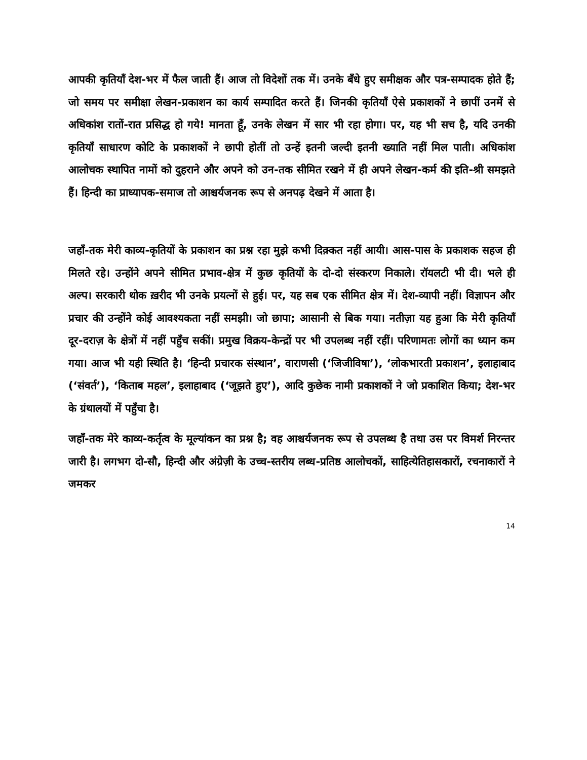आपकी कृतियाँ देश-भर में फैल जाती हैं। आज तो विदेशों तक में। उनके बँधे हुए समीक्षक और पत्र-सम्पादक होते हैं; जो समय पर समीक्षा लेखन-प्रकाशन का कार्य सम्पादित करते हैं। जिनकी कृतियाँ ऐसे प्रकाशकों ने छापीं उनमें से अधिकांश रातों-रात प्रसिद्ध हो गये! मानता हूँ, उनके लेखन में सार भी रहा होगा। पर, यह भी सच है, यदि उनकी कृतियाँ साधारण कोटि के प्रकाशकों ने छापी होतीं तो उन्हें इतनी जल्दी इतनी ख्याति नहीं मिल पाती। अधिकांश आलोचक स्थापित नामों को दुहराने और अपने को उन-तक सीमित रखने में ही अपने लेखन-कर्म की इति-श्री समझते हैं। हिन्दी का प्राध्यापक-समाज तो आश्चर्यजनक रूप से अनपढ़ देखने में आता है।
जहाँ-तक मेरी काव्य-कृतियों के प्रकाशन का प्रश्न रहा मुझे कभी दिक़्कत नहीं आयी। आस-पास के प्रकाशक सहज ही मिलते रहे। उन्होंने अपने सीमित प्रभाव-क्षेत्र में कुछ कृतियों के दो-दो संस्करण निकाले। रॉयलटी भी दी। भले ही अल्प। सरकारी थोक ख़रीद भी उनके प्रयत्नों से हुई। पर, यह सब एक सीमित क्षेत्र में। देश-व्यापी नहीं। विज्ञापन और प्रचार की उन्होंने कोई आवश्यकता नहीं समझी। जो छापा; आसानी से बिक गया। नतीज़ा यह हुआ कि मेरी कृतियाँ दूर-दराज़ के क्षेत्रों में नहीं पहुँच सकीं। प्रमुख विक्रय-केन्द्रों पर भी उपलब्ध नहीं रहीं। परिणामतः लोगों का ध्यान कम गया। आज भी यही स्थिति है। ‘हिन्दी प्रचारक संस्थान’, वाराणसी (‘जिजीविषा’), ‘लोकभारती प्रकाशन’, इलाहाबाद (‘संवर्त’), ‘किताब महल’, इलाहाबाद (‘जूझते हुए’), आदि कुछेक नामी प्रकाशकों ने जो प्रकाशित किया; देश-भर के ग्रंथालयों में पहुँचा है।
जहाँ-तक मेरे काव्य-कर्तृत्व के मूल्यांकन का प्रश्न है; वह आश्चर्यजनक रूप से उपलब्ध है तथा उस पर विमर्श निरन्तर जारी है। लगभग दो-सौ, हिन्दी और अंग्रेज़ी के उच्च-स्तरीय लब्ध-प्रतिष्ठ आलोचकों, साहित्येतिहासकारों, रचनाकारों ने जमकर
14